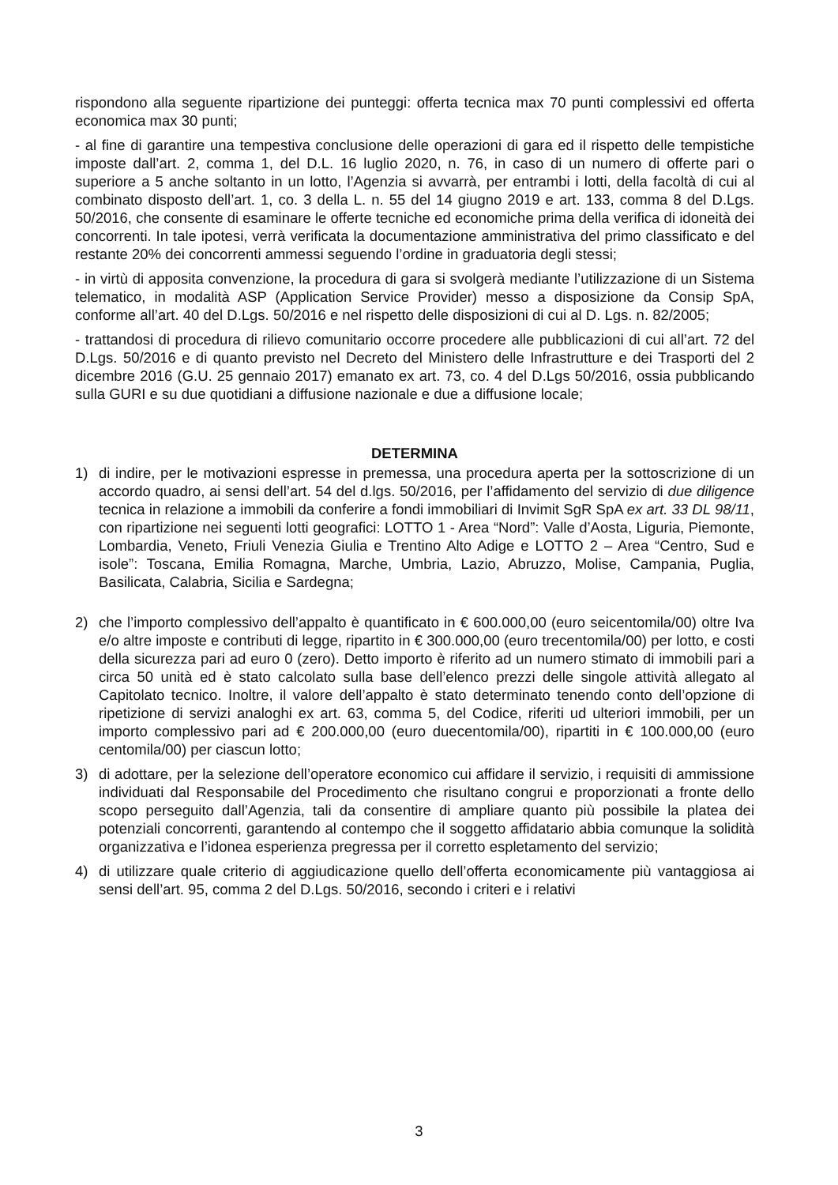rispondono alla seguente ripartizione dei punteggi: offerta tecnica max 70 punti complessivi ed offerta economica max 30 punti;
- al fine di garantire una tempestiva conclusione delle operazioni di gara ed il rispetto delle tempistiche imposte dall’art. 2, comma 1, del D.L. 16 luglio 2020, n. 76, in caso di un numero di offerte pari o superiore a 5 anche soltanto in un lotto, l’Agenzia si avvarrà, per entrambi i lotti, della facoltà di cui al combinato disposto dell’art. 1, co. 3 della L. n. 55 del 14 giugno 2019 e art. 133, comma 8 del D.Lgs. 50/2016, che consente di esaminare le offerte tecniche ed economiche prima della verifica di idoneità dei concorrenti. In tale ipotesi, verrà verificata la documentazione amministrativa del primo classificato e del restante 20% dei concorrenti ammessi seguendo l’ordine in graduatoria degli stessi;
- in virtù di apposita convenzione, la procedura di gara si svolgerà mediante l’utilizzazione di un Sistema telematico, in modalità ASP (Application Service Provider) messo a disposizione da Consip SpA, conforme all’art. 40 del D.Lgs. 50/2016 e nel rispetto delle disposizioni di cui al D. Lgs. n. 82/2005;
- trattandosi di procedura di rilievo comunitario occorre procedere alle pubblicazioni di cui all’art. 72 del D.Lgs. 50/2016 e di quanto previsto nel Decreto del Ministero delle Infrastrutture e dei Trasporti del 2 dicembre 2016 (G.U. 25 gennaio 2017) emanato ex art. 73, co. 4 del D.Lgs 50/2016, ossia pubblicando sulla GURI e su due quotidiani a diffusione nazionale e due a diffusione locale;
DETERMINA
1) di indire, per le motivazioni espresse in premessa, una procedura aperta per la sottoscrizione di un accordo quadro, ai sensi dell’art. 54 del d.lgs. 50/2016, per l’affidamento del servizio di due diligence tecnica in relazione a immobili da conferire a fondi immobiliari di Invimit SgR SpA ex art. 33 DL 98/11, con ripartizione nei seguenti lotti geografici: LOTTO 1 - Area “Nord”: Valle d’Aosta, Liguria, Piemonte, Lombardia, Veneto, Friuli Venezia Giulia e Trentino Alto Adige e LOTTO 2 – Area “Centro, Sud e isole”: Toscana, Emilia Romagna, Marche, Umbria, Lazio, Abruzzo, Molise, Campania, Puglia, Basilicata, Calabria, Sicilia e Sardegna;
2) che l’importo complessivo dell’appalto è quantificato in € 600.000,00 (euro seicentomila/00) oltre Iva e/o altre imposte e contributi di legge, ripartito in € 300.000,00 (euro trecentomila/00) per lotto, e costi della sicurezza pari ad euro 0 (zero). Detto importo è riferito ad un numero stimato di immobili pari a circa 50 unità ed è stato calcolato sulla base dell’elenco prezzi delle singole attività allegato al Capitolato tecnico. Inoltre, il valore dell’appalto è stato determinato tenendo conto dell’opzione di ripetizione di servizi analoghi ex art. 63, comma 5, del Codice, riferiti ud ulteriori immobili, per un importo complessivo pari ad € 200.000,00 (euro duecentomila/00), ripartiti in € 100.000,00 (euro centomila/00) per ciascun lotto;
3) di adottare, per la selezione dell’operatore economico cui affidare il servizio, i requisiti di ammissione individuati dal Responsabile del Procedimento che risultano congrui e proporzionati a fronte dello scopo perseguito dall’Agenzia, tali da consentire di ampliare quanto più possibile la platea dei potenziali concorrenti, garantendo al contempo che il soggetto affidatario abbia comunque la solidità organizzativa e l’idonea esperienza pregressa per il corretto espletamento del servizio;
4) di utilizzare quale criterio di aggiudicazione quello dell’offerta economicamente più vantaggiosa ai sensi dell’art. 95, comma 2 del D.Lgs. 50/2016, secondo i criteri e i relativi
3